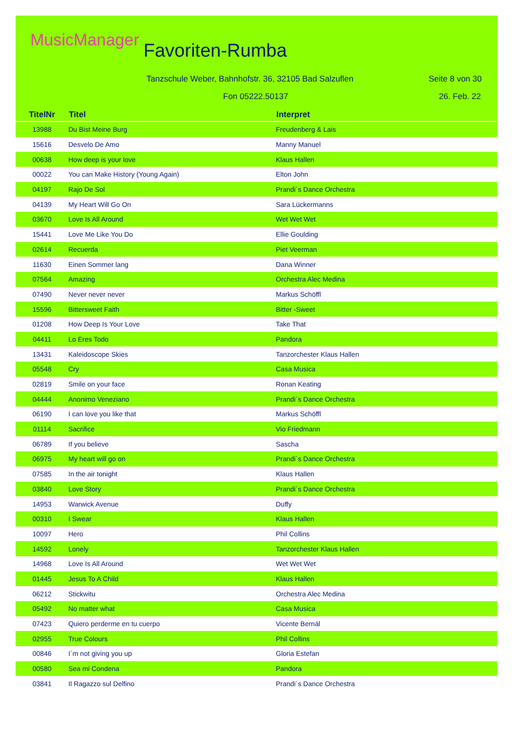MusicManager Favoriten-Rumba
Tanzschule Weber, Bahnhofstr. 36, 32105 Bad Salzuflen
Seite 8 von 30
Fon 05222.50137 26. Feb. 22
| TitelNr | Titel | Interpret |
| --- | --- | --- |
| 13988 | Du Bist Meine Burg | Freudenberg & Lais |
| 15616 | Desvelo De Amo | Manny Manuel |
| 00638 | How deep is your love | Klaus Hallen |
| 00022 | You can Make History (Young Again) | Elton John |
| 04197 | Rajo De Sol | Prandi´s Dance Orchestra |
| 04139 | My Heart Will Go On | Sara Lückermanns |
| 03670 | Love Is All Around | Wet Wet Wet |
| 15441 | Love Me Like You Do | Ellie Goulding |
| 02614 | Recuerda | Piet Veerman |
| 11630 | Einen Sommer lang | Dana Winner |
| 07564 | Amazing | Orchestra Alec Medina |
| 07490 | Never never never | Markus Schöffl |
| 15596 | Bittersweet Faith | Bitter -Sweet |
| 01208 | How Deep Is Your Love | Take That |
| 04411 | Lo Eres Todo | Pandora |
| 13431 | Kaleidoscope Skies | Tanzorchester Klaus Hallen |
| 05548 | Cry | Casa Musica |
| 02819 | Smile on your face | Ronan Keating |
| 04444 | Anonimo Veneziano | Prandi´s Dance Orchestra |
| 06190 | I can love you like that | Markus Schöffl |
| 01114 | Sacrifice | Vio Friedmann |
| 06789 | If you believe | Sascha |
| 06975 | My heart will go on | Prandi´s Dance Orchestra |
| 07585 | In the air tonight | Klaus Hallen |
| 03840 | Love Story | Prandi´s Dance Orchestra |
| 14953 | Warwick Avenue | Duffy |
| 00310 | I Swear | Klaus Hallen |
| 10097 | Hero | Phil Collins |
| 14592 | Lonely | Tanzorchester Klaus Hallen |
| 14968 | Love Is All Around | Wet Wet Wet |
| 01445 | Jesus To A Child | Klaus Hallen |
| 06212 | Stickwitu | Orchestra Alec Medina |
| 05492 | No matter what | Casa Musica |
| 07423 | Quiero perderme en tu cuerpo | Vicente Bernál |
| 02955 | True Colours | Phil Collins |
| 00846 | I´m not giving you up | Gloria Estefan |
| 00580 | Sea mi Condena | Pandora |
| 03841 | Il Ragazzo sul Delfino | Prandi´s Dance Orchestra |